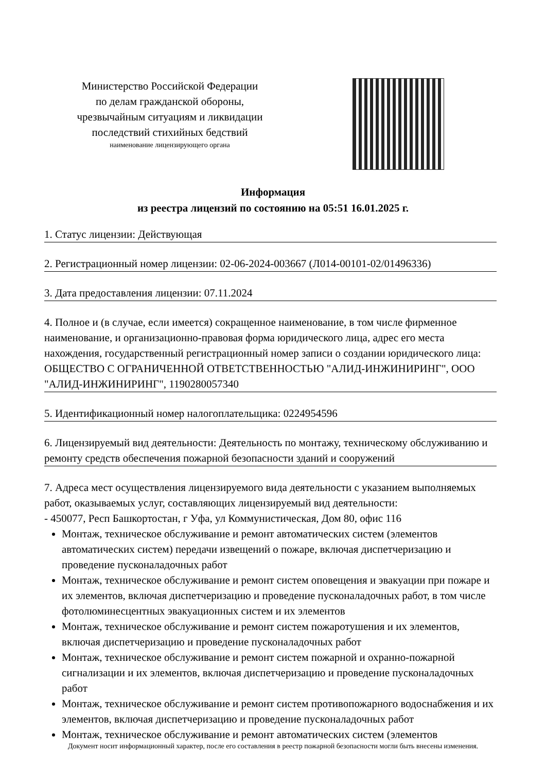Министерство Российской Федерации
по делам гражданской обороны,
чрезвычайным ситуациям и ликвидации
последствий стихийных бедствий
наименование лицензирующего органа
Информация
из реестра лицензий по состоянию на 05:51 16.01.2025 г.
1. Статус лицензии: Действующая
2. Регистрационный номер лицензии: 02-06-2024-003667 (Л014-00101-02/01496336)
3. Дата предоставления лицензии: 07.11.2024
4. Полное и (в случае, если имеется) сокращенное наименование, в том числе фирменное наименование, и организационно-правовая форма юридического лица, адрес его места нахождения, государственный регистрационный номер записи о создании юридического лица: ОБЩЕСТВО С ОГРАНИЧЕННОЙ ОТВЕТСТВЕННОСТЬЮ "АЛИД-ИНЖИНИРИНГ", ООО "АЛИД-ИНЖИНИРИНГ", 1190280057340
5. Идентификационный номер налогоплательщика: 0224954596
6. Лицензируемый вид деятельности: Деятельность по монтажу, техническому обслуживанию и ремонту средств обеспечения пожарной безопасности зданий и сооружений
7. Адреса мест осуществления лицензируемого вида деятельности с указанием выполняемых работ, оказываемых услуг, составляющих лицензируемый вид деятельности:
- 450077, Респ Башкортостан, г Уфа, ул Коммунистическая, Дом 80, офис 116
Монтаж, техническое обслуживание и ремонт автоматических систем (элементов автоматических систем) передачи извещений о пожаре, включая диспетчеризацию и проведение пусконаладочных работ
Монтаж, техническое обслуживание и ремонт систем оповещения и эвакуации при пожаре и их элементов, включая диспетчеризацию и проведение пусконаладочных работ, в том числе фотолюминесцентных эвакуационных систем и их элементов
Монтаж, техническое обслуживание и ремонт систем пожаротушения и их элементов, включая диспетчеризацию и проведение пусконаладочных работ
Монтаж, техническое обслуживание и ремонт систем пожарной и охранно-пожарной сигнализации и их элементов, включая диспетчеризацию и проведение пусконаладочных работ
Монтаж, техническое обслуживание и ремонт систем противопожарного водоснабжения и их элементов, включая диспетчеризацию и проведение пусконаладочных работ
Монтаж, техническое обслуживание и ремонт автоматических систем (элементов
Документ носит информационный характер, после его составления в реестр пожарной безопасности могли быть внесены изменения.